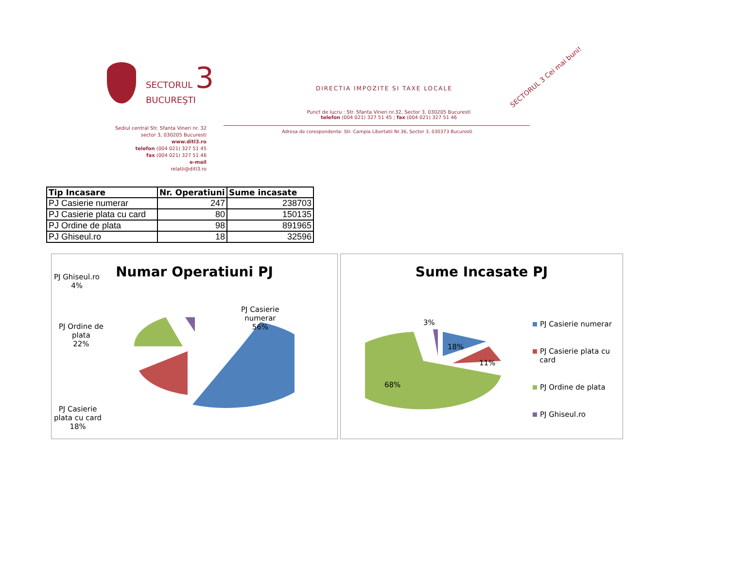SECTORUL 3
BUCUREŞTI
DIRECTIA IMPOZITE SI TAXE LOCALE
Punct de lucru : Str. Sfanta Vineri nr.32, Sector 3, 030205 Bucuresti
telefon (004 021) 327 51 45 ; fax (004 021) 327 51 46
Adresa de corespondenta: Str. Campia Libertatii Nr.36, Sector 3, 030373 Bucuresti
Sediul central Str. Sfanta Vineri nr. 32
sector 3, 030205 Bucuresti
www.ditl3.ro
telefon (004 021) 327 51 45
fax (004 021) 327 51 46
e-mail
relatii@ditl3.ro
SECTORUL 3 Cei mai buni!
| Tip Incasare | Nr. Operatiuni | Sume incasate |
| --- | --- | --- |
| PJ Casierie numerar | 247 | 238703 |
| PJ Casierie plata cu card | 80 | 150135 |
| PJ Ordine de plata | 98 | 891965 |
| PJ Ghiseul.ro | 18 | 32596 |
Numar Operatiuni PJ
PJ Ghiseul.ro
4%
PJ Casierie
numerar
56%
PJ Ordine de
plata
22%
PJ Casierie
plata cu card
18%
Sume Incasate PJ
3%
18%
11%
68%
PJ Casierie numerar
PJ Casierie plata cu
card
PJ Ordine de plata
PJ Ghiseul.ro